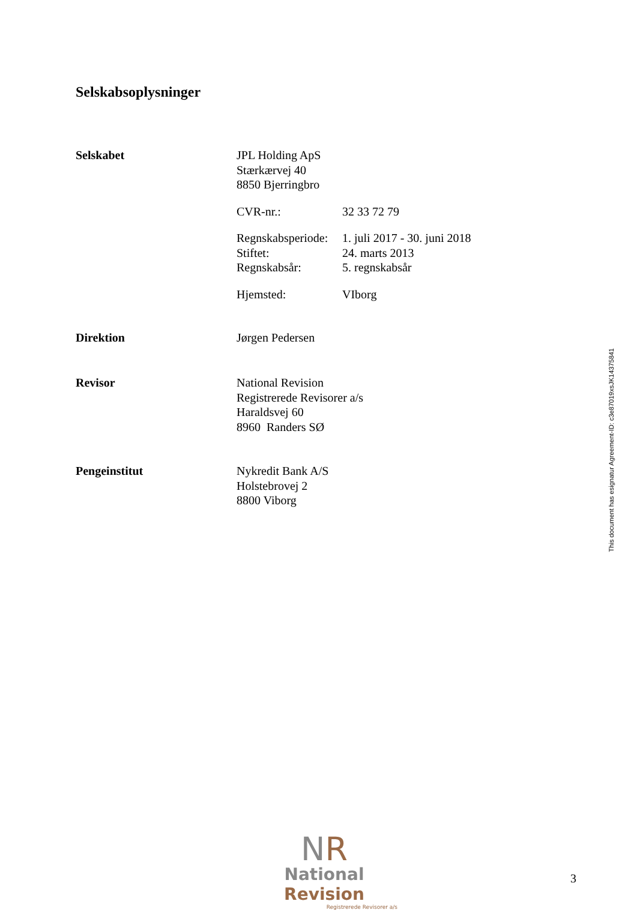Selskabsoplysninger
Selskabet JPL Holding ApS
Stærkærvej 40
8850 Bjerringbro
CVR-nr.: 32 33 72 79
Regnskabsperiode:
1. juli 2017 - 30. juni 2018
Stiftet: 24. marts 2013
Regnskabsår: 5. regnskabsår
Hjemsted: VIborg
Direktion Jørgen Pedersen
Revisor National Revision
Registrerede Revisorer a/s
Haraldsvej 60
8960 Randers SØ
Pengeinstitut Nykredit Bank A/S
Holstebrovej 2
8800 Viborg
This document has esignatur Agreement-ID: c3e87019xsJK14375841
NR
National Revision
Registrerede Revisorer a/s
3